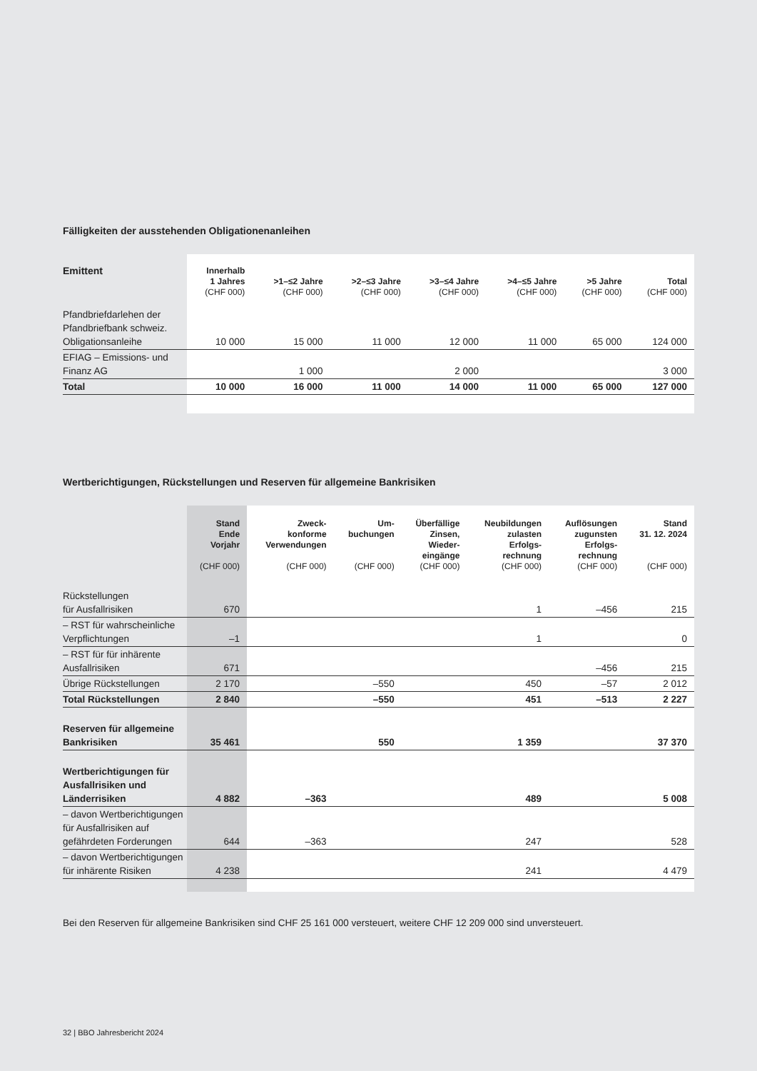Fälligkeiten der ausstehenden Obligationenanleihen
| Emittent | Innerhalb 1 Jahres (CHF 000) | >1–≤2 Jahre (CHF 000) | >2–≤3 Jahre (CHF 000) | >3–≤4 Jahre (CHF 000) | >4–≤5 Jahre (CHF 000) | >5 Jahre (CHF 000) | Total (CHF 000) |
| --- | --- | --- | --- | --- | --- | --- | --- |
| Pfandbriefdarlehen der Pfandbriefbank schweiz. Obligationsanleihe | 10 000 | 15 000 | 11 000 | 12 000 | 11 000 | 65 000 | 124 000 |
| EFIAG – Emissions- und Finanz AG | | 1 000 | | 2 000 | | | 3 000 |
| Total | 10 000 | 16 000 | 11 000 | 14 000 | 11 000 | 65 000 | 127 000 |
Wertberichtigungen, Rückstellungen und Reserven für allgemeine Bankrisiken
| | Stand Ende Vorjahr (CHF 000) | Zweck- konforme Verwendungen (CHF 000) | Um- buchungen (CHF 000) | Überfällige Zinsen, Wieder- eingänge (CHF 000) | Neubildungen zulasten Erfolgs- rechnung (CHF 000) | Auflösungen zugunsten Erfolgs- rechnung (CHF 000) | Stand 31. 12. 2024 (CHF 000) |
| --- | --- | --- | --- | --- | --- | --- | --- |
| Rückstellungen für Ausfallrisiken | 670 | | | | 1 | –456 | 215 |
| – RST für wahrscheinliche Verpflichtungen | –1 | | | | 1 | | 0 |
| – RST für für inhärente Ausfallrisiken | 671 | | | | | –456 | 215 |
| Übrige Rückstellungen | 2 170 | | –550 | | 450 | –57 | 2 012 |
| Total Rückstellungen | 2 840 | | –550 | | 451 | –513 | 2 227 |
| Reserven für allgemeine Bankrisiken | 35 461 | | 550 | | 1 359 | | 37 370 |
| Wertberichtigungen für Ausfallrisiken und Länderrisiken | 4 882 | –363 | | | 489 | | 5 008 |
| – davon Wertberichtigungen für Ausfallrisiken auf gefährdeten Forderungen | 644 | –363 | | | 247 | | 528 |
| – davon Wertberichtigungen für inhärente Risiken | 4 238 | | | | 241 | | 4 479 |
Bei den Reserven für allgemeine Bankrisiken sind CHF 25 161 000 versteuert, weitere CHF 12 209 000 sind unversteuert.
32 | BBO Jahresbericht 2024